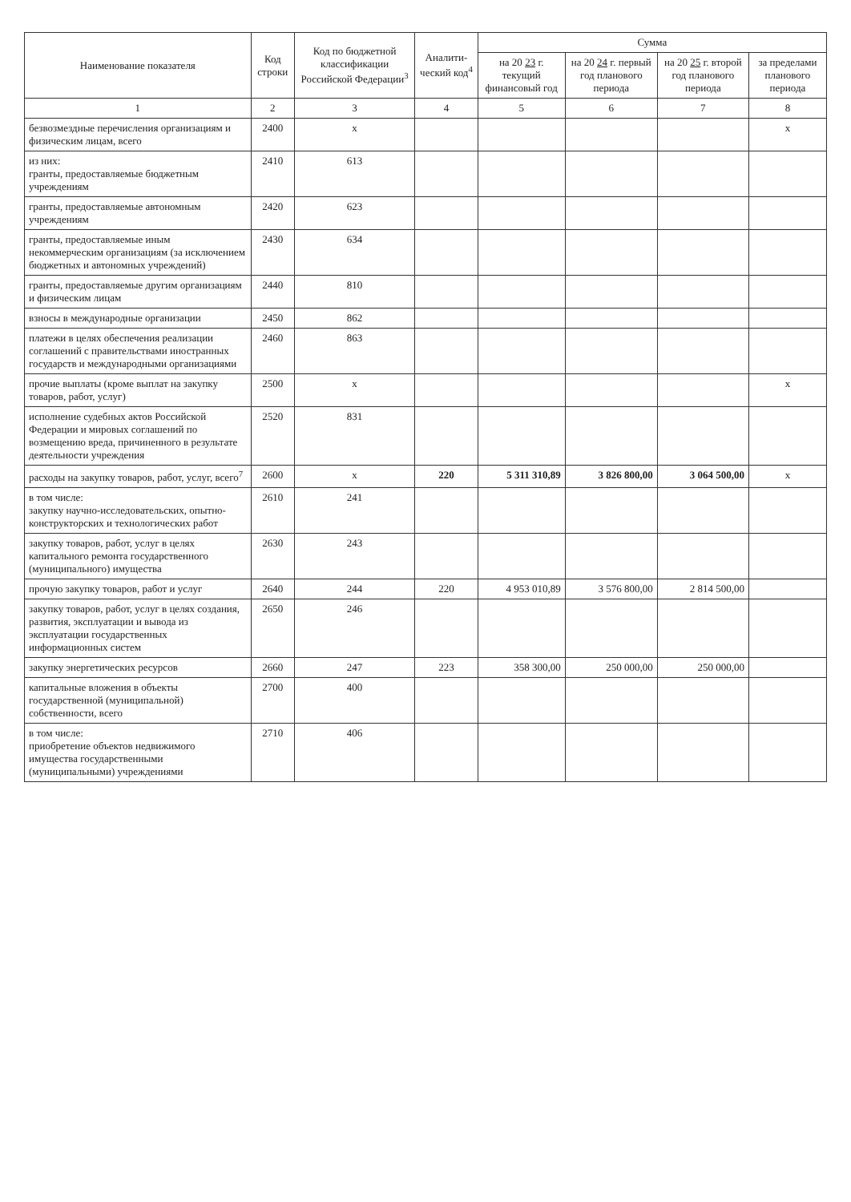| Наименование показателя | Код строки | Код по бюджетной классификации Российской Федерации<sup>3</sup> | Аналити-ческий код<sup>4</sup> | Сумма | | | |
| --- | --- | --- | --- | --- | --- | --- | --- |
| | | | | на 20 23 г. текущий финансовый год | на 20 24 г. первый год планового периода | на 20 25 г. второй год планового периода | за пределами планового периода |
| 1 | 2 | 3 | 4 | 5 | 6 | 7 | 8 |
| безвозмездные перечисления организациям и физическим лицам, всего | 2400 | x | | | | | x |
| из них: гранты, предоставляемые бюджетным учреждениям | 2410 | 613 | | | | | |
| гранты, предоставляемые автономным учреждениям | 2420 | 623 | | | | | |
| гранты, предоставляемые иным некоммерческим организациям (за исключением бюджетных и автономных учреждений) | 2430 | 634 | | | | | |
| гранты, предоставляемые другим организациям и физическим лицам | 2440 | 810 | | | | | |
| взносы в международные организации | 2450 | 862 | | | | | |
| платежи в целях обеспечения реализации соглашений с правительствами иностранных государств и международными организациями | 2460 | 863 | | | | | |
| прочие выплаты (кроме выплат на закупку товаров, работ, услуг) | 2500 | x | | | | | x |
| исполнение судебных актов Российской Федерации и мировых соглашений по возмещению вреда, причиненного в результате деятельности учреждения | 2520 | 831 | | | | | |
| расходы на закупку товаров, работ, услуг, всего<sup>7</sup> | 2600 | x | 220 | 5 311 310,89 | 3 826 800,00 | 3 064 500,00 | x |
| в том числе: закупку научно-исследовательских, опытно-конструкторских и технологических работ | 2610 | 241 | | | | | |
| закупку товаров, работ, услуг в целях капитального ремонта государственного (муниципального) имущества | 2630 | 243 | | | | | |
| прочую закупку товаров, работ и услуг | 2640 | 244 | 220 | 4 953 010,89 | 3 576 800,00 | 2 814 500,00 | |
| закупку товаров, работ, услуг в целях создания, развития, эксплуатации и вывода из эксплуатации государственных информационных систем | 2650 | 246 | | | | | |
| закупку энергетических ресурсов | 2660 | 247 | 223 | 358 300,00 | 250 000,00 | 250 000,00 | |
| капитальные вложения в объекты государственной (муниципальной) собственности, всего | 2700 | 400 | | | | | |
| в том числе: приобретение объектов недвижимого имущества государственными (муниципальными) учреждениями | 2710 | 406 | | | | | |